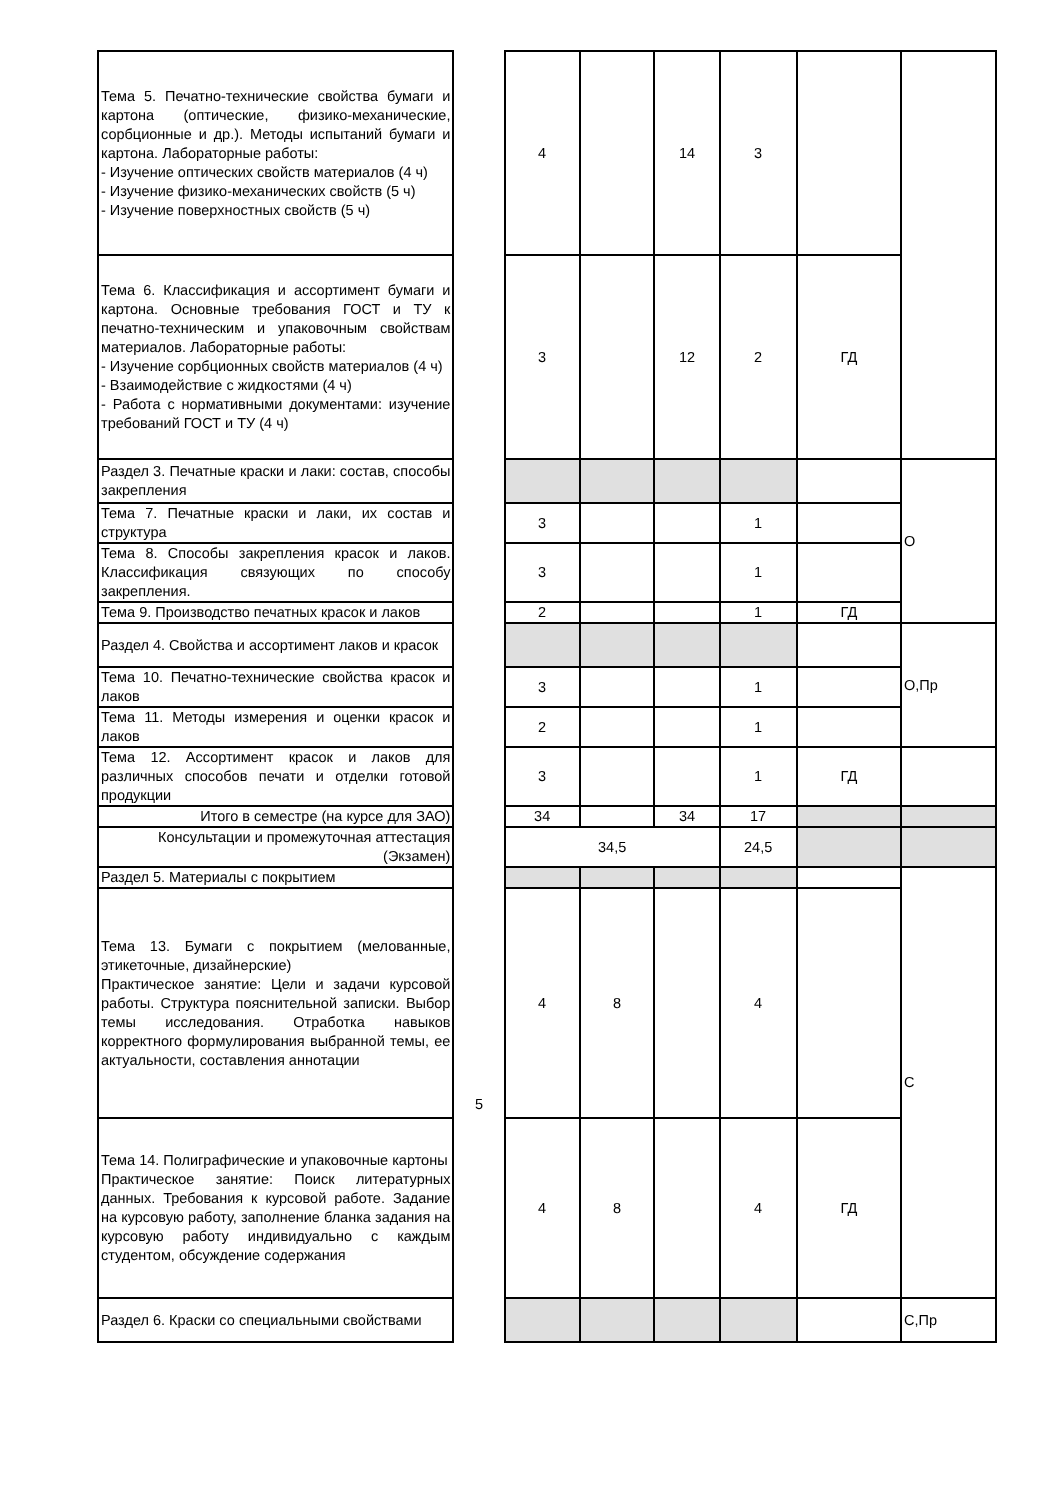| Тема 5. Печатно-технические свойства бумаги и картона (оптические, физико-механические, сорбционные и др.). Методы испытаний бумаги и картона. Лабораторные работы: - Изучение оптических свойств материалов (4 ч) - Изучение физико-механических свойств (5 ч) - Изучение поверхностных свойств (5 ч) | | 4 | | 14 | 3 | | |
| Тема 6. Классификация и ассортимент бумаги и картона. Основные требования ГОСТ и ТУ к печатно-техническим и упаковочным свойствам материалов. Лабораторные работы: - Изучение сорбционных свойств материалов (4 ч) - Взаимодействие с жидкостями (4 ч) - Работа с нормативными документами: изучение требований ГОСТ и ТУ (4 ч) | | 3 | | 12 | 2 | ГД | |
| Раздел 3. Печатные краски и лаки: состав, способы закрепления | | | | | | | О |
| Тема 7. Печатные краски и лаки, их состав и структура | | 3 | | | 1 | | |
| Тема 8. Способы закрепления красок и лаков. Классификация связующих по способу закрепления. | | 3 | | | 1 | | |
| Тема 9. Производство печатных красок и лаков | | 2 | | | 1 | ГД | |
| Раздел 4. Свойства и ассортимент лаков и красок | | | | | | | О,Пр |
| Тема 10. Печатно-технические свойства красок и лаков | | 3 | | | 1 | | |
| Тема 11. Методы измерения и оценки красок и лаков | | 2 | | | 1 | | |
| Тема 12. Ассортимент красок и лаков для различных способов печати и отделки готовой продукции | | 3 | | | 1 | ГД | |
| Итого в семестре (на курсе для ЗАО) | | 34 | | 34 | 17 | | |
| Консультации и промежуточная аттестация (Экзамен) | | 34,5 | | | 24,5 | | |
| Раздел 5. Материалы с покрытием | 5 | | | | | | С |
| Тема 13. Бумаги с покрытием (мелованные, этикеточные, дизайнерские) Практическое занятие: Цели и задачи курсовой работы. Структура пояснительной записки. Выбор темы исследования. Отработка навыков корректного формулирования выбранной темы, ее актуальности, составления аннотации | | 4 | 8 | | 4 | | |
| Тема 14. Полиграфические и упаковочные картоны Практическое занятие: Поиск литературных данных. Требования к курсовой работе. Задание на курсовую работу, заполнение бланка задания на курсовую работу индивидуально с каждым студентом, обсуждение содержания | | 4 | 8 | | 4 | ГД | |
| Раздел 6. Краски со специальными свойствами | | | | | | | С,Пр |